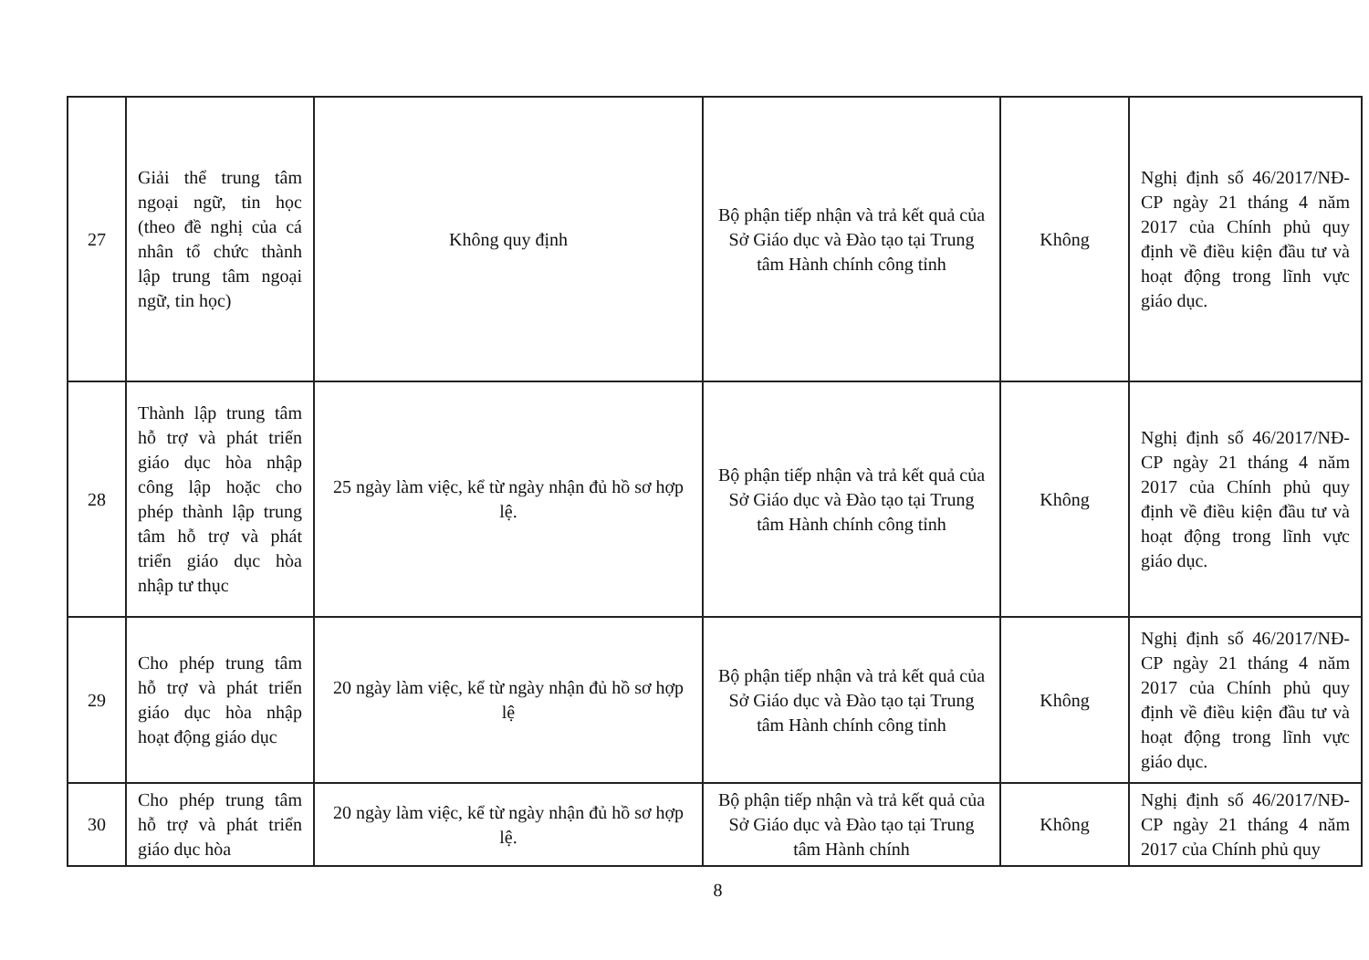| 27 | Giải thể trung tâm ngoại ngữ, tin học (theo đề nghị của cá nhân tổ chức thành lập trung tâm ngoại ngữ, tin học) | Không quy định | Bộ phận tiếp nhận và trả kết quả của Sở Giáo dục và Đào tạo tại Trung tâm Hành chính công tỉnh | Không | Nghị định số 46/2017/NĐ-CP ngày 21 tháng 4 năm 2017 của Chính phủ quy định về điều kiện đầu tư và hoạt động trong lĩnh vực giáo dục. |
| 28 | Thành lập trung tâm hỗ trợ và phát triển giáo dục hòa nhập công lập hoặc cho phép thành lập trung tâm hỗ trợ và phát triển giáo dục hòa nhập tư thục | 25 ngày làm việc, kể từ ngày nhận đủ hồ sơ hợp lệ. | Bộ phận tiếp nhận và trả kết quả của Sở Giáo dục và Đào tạo tại Trung tâm Hành chính công tỉnh | Không | Nghị định số 46/2017/NĐ-CP ngày 21 tháng 4 năm 2017 của Chính phủ quy định về điều kiện đầu tư và hoạt động trong lĩnh vực giáo dục. |
| 29 | Cho phép trung tâm hỗ trợ và phát triển giáo dục hòa nhập hoạt động giáo dục | 20 ngày làm việc, kể từ ngày nhận đủ hồ sơ hợp lệ | Bộ phận tiếp nhận và trả kết quả của Sở Giáo dục và Đào tạo tại Trung tâm Hành chính công tỉnh | Không | Nghị định số 46/2017/NĐ-CP ngày 21 tháng 4 năm 2017 của Chính phủ quy định về điều kiện đầu tư và hoạt động trong lĩnh vực giáo dục. |
| 30 | Cho phép trung tâm hỗ trợ và phát triển giáo dục hòa | 20 ngày làm việc, kể từ ngày nhận đủ hồ sơ hợp lệ. | Bộ phận tiếp nhận và trả kết quả của Sở Giáo dục và Đào tạo tại Trung tâm Hành chính | Không | Nghị định số 46/2017/NĐ-CP ngày 21 tháng 4 năm 2017 của Chính phủ quy |
8